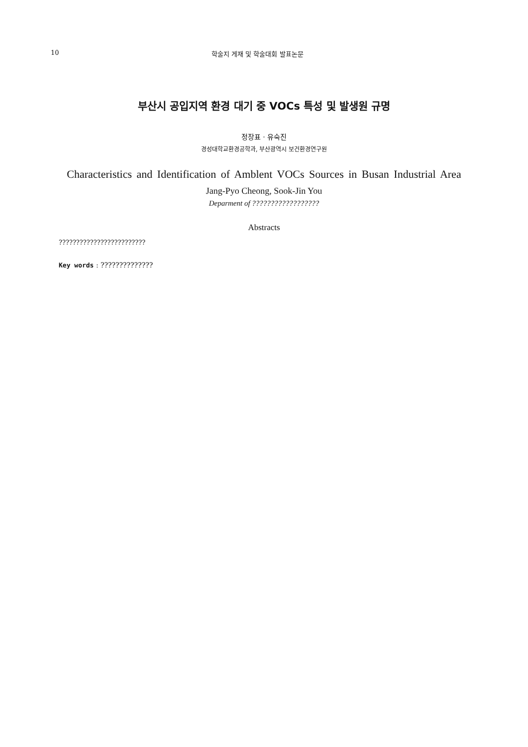10 학술지 게재 및 학술대회 발표논문
부산시 공입지역 환경 대기 중 VOCs 특성 및 발생원 규명
정장표 · 유숙진
경성대학교환경공학과, 부산광역시 보건환경연구원
Characteristics and Identification of Amblent VOCs Sources in Busan Industrial Area
Jang-Pyo Cheong, Sook-Jin You
Deparment of ??????????????????
Abstracts
?????????????????????????
Key words : ??????????????